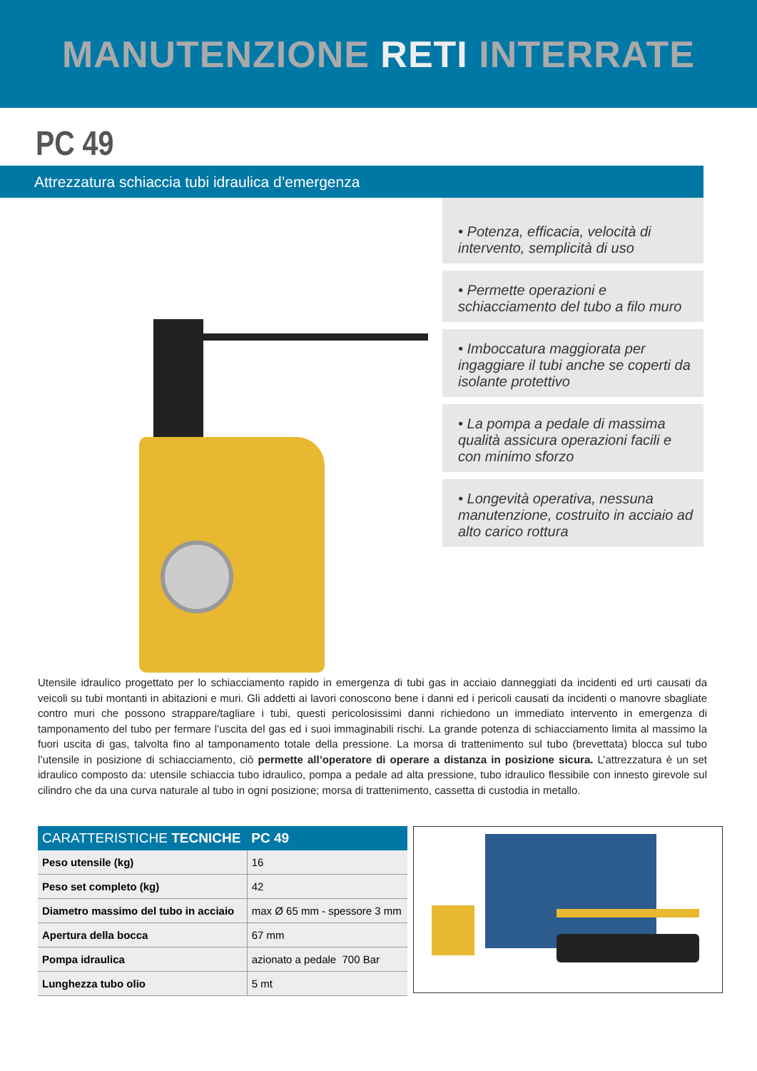MANUTENZIONE RETI INTERRATE
PC 49
Attrezzatura schiaccia tubi idraulica d’emergenza
• Potenza, efficacia, velocità di intervento, semplicità di uso
• Permette operazioni e schiacciamento del tubo a filo muro
• Imboccatura maggiorata per ingaggiare il tubi anche se coperti da isolante protettivo
• La pompa a pedale di massima qualità assicura operazioni facili e con minimo sforzo
• Longevità operativa, nessuna manutenzione, costruito in acciaio ad alto carico rottura
Utensile idraulico progettato per lo schiacciamento rapido in emergenza di tubi gas in acciaio danneggiati da incidenti ed urti causati da veicoli su tubi montanti in abitazioni e muri. Gli addetti ai lavori conoscono bene i danni ed i pericoli causati da incidenti o manovre sbagliate contro muri che possono strappare/tagliare i tubi, questi pericolosissimi danni richiedono un immediato intervento in emergenza di tamponamento del tubo per fermare l’uscita del gas ed i suoi immaginabili rischi. La grande potenza di schiacciamento limita al massimo la fuori uscita di gas, talvolta fino al tamponamento totale della pressione. La morsa di trattenimento sul tubo (brevettata) blocca sul tubo l’utensile in posizione di schiacciamento, ciò permette all’operatore di operare a distanza in posizione sicura. L’attrezzatura è un set idraulico composto da: utensile schiaccia tubo idraulico, pompa a pedale ad alta pressione, tubo idraulico flessibile con innesto girevole sul cilindro che da una curva naturale al tubo in ogni posizione; morsa di trattenimento, cassetta di custodia in metallo.
| CARATTERISTICHE TECNICHE | PC 49 |
| --- | --- |
| Peso utensile (kg) | 16 |
| Peso set completo (kg) | 42 |
| Diametro massimo del tubo in acciaio | max Ø 65 mm - spessore 3 mm |
| Apertura della bocca | 67 mm |
| Pompa idraulica | azionato a pedale 700 Bar |
| Lunghezza tubo olio | 5 mt |